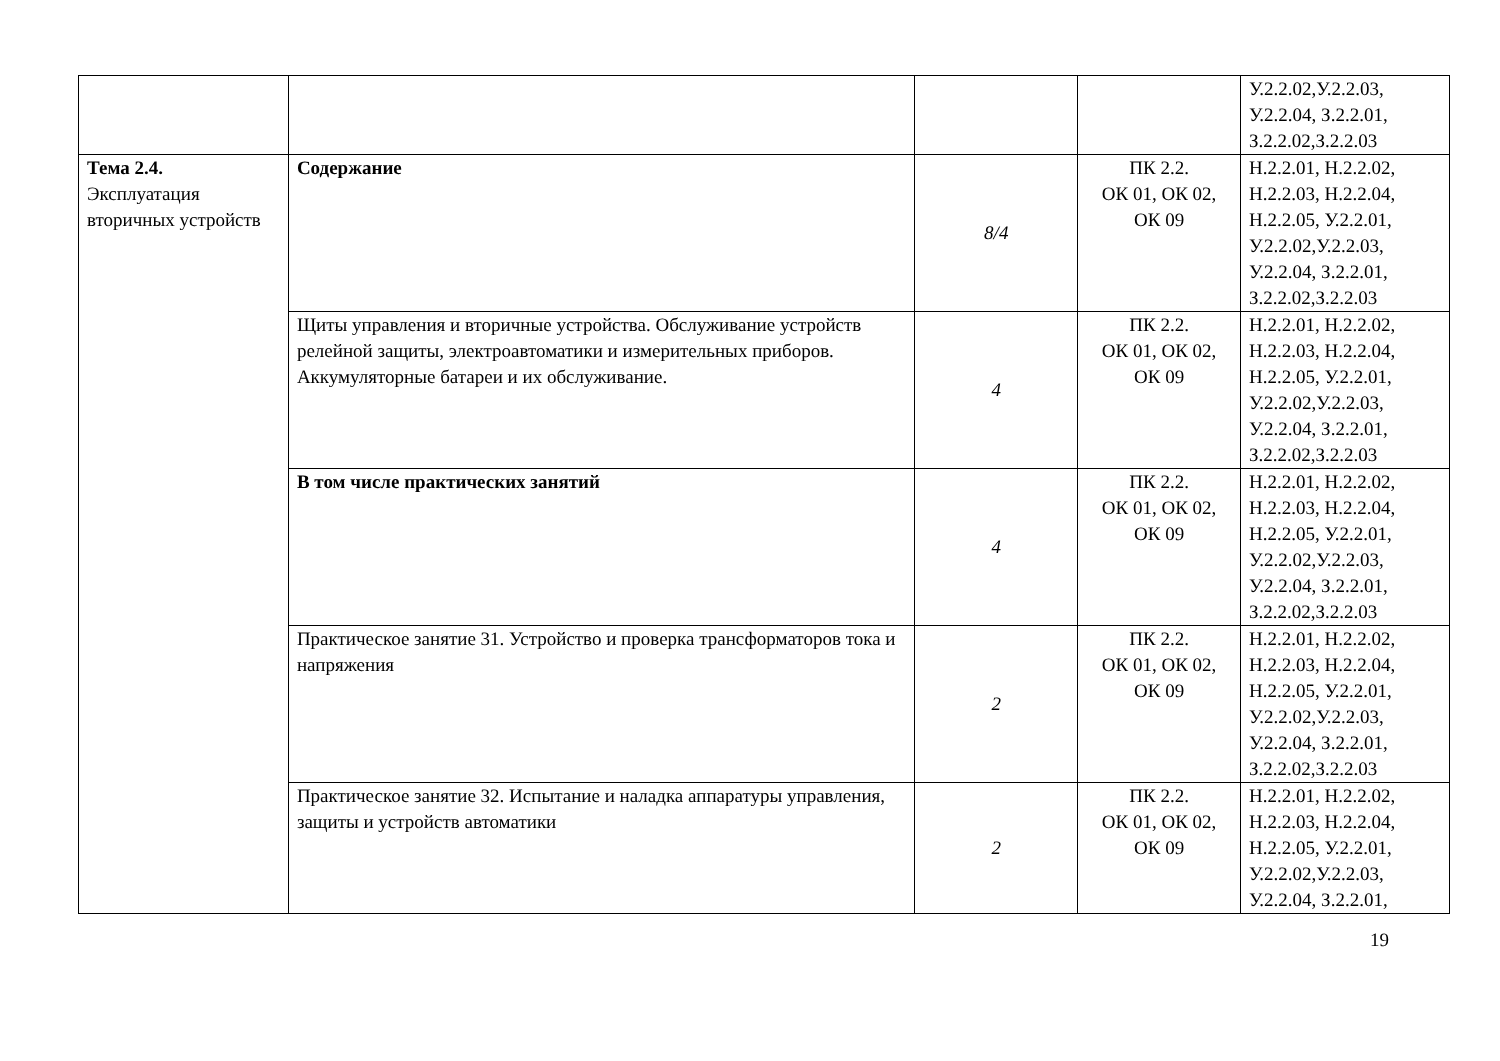| | | | | У.2.2.02,У.2.2.03, У.2.2.04, З.2.2.01, З.2.2.02,З.2.2.03 |
| Тема 2.4. Эксплуатация вторичных устройств | Содержание | 8/4 | ПК 2.2. ОК 01, ОК 02, ОК 09 | Н.2.2.01, Н.2.2.02, Н.2.2.03, Н.2.2.04, Н.2.2.05, У.2.2.01, У.2.2.02,У.2.2.03, У.2.2.04, З.2.2.01, З.2.2.02,З.2.2.03 |
| | Щиты управления и вторичные устройства. Обслуживание устройств релейной защиты, электроавтоматики и измерительных приборов. Аккумуляторные батареи и их обслуживание. | 4 | ПК 2.2. ОК 01, ОК 02, ОК 09 | Н.2.2.01, Н.2.2.02, Н.2.2.03, Н.2.2.04, Н.2.2.05, У.2.2.01, У.2.2.02,У.2.2.03, У.2.2.04, З.2.2.01, З.2.2.02,З.2.2.03 |
| | В том числе практических занятий | 4 | ПК 2.2. ОК 01, ОК 02, ОК 09 | Н.2.2.01, Н.2.2.02, Н.2.2.03, Н.2.2.04, Н.2.2.05, У.2.2.01, У.2.2.02,У.2.2.03, У.2.2.04, З.2.2.01, З.2.2.02,З.2.2.03 |
| | Практическое занятие 31. Устройство и проверка трансформаторов тока и напряжения | 2 | ПК 2.2. ОК 01, ОК 02, ОК 09 | Н.2.2.01, Н.2.2.02, Н.2.2.03, Н.2.2.04, Н.2.2.05, У.2.2.01, У.2.2.02,У.2.2.03, У.2.2.04, З.2.2.01, З.2.2.02,З.2.2.03 |
| | Практическое занятие 32. Испытание и наладка аппаратуры управления, защиты и устройств автоматики | 2 | ПК 2.2. ОК 01, ОК 02, ОК 09 | Н.2.2.01, Н.2.2.02, Н.2.2.03, Н.2.2.04, Н.2.2.05, У.2.2.01, У.2.2.02,У.2.2.03, У.2.2.04, З.2.2.01, |
19